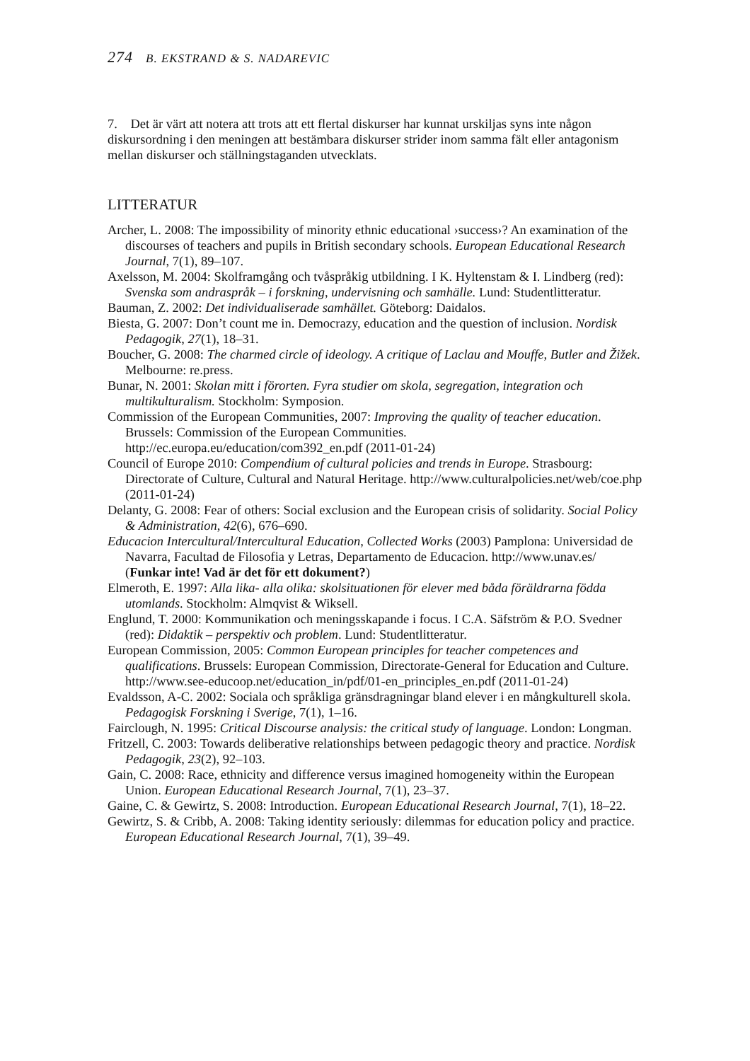274 B. EKSTRAND & S. NADAREVIC
7. Det är värt att notera att trots att ett flertal diskurser har kunnat urskiljas syns inte någon diskursordning i den meningen att bestämbara diskurser strider inom samma fält eller antagonism mellan diskurser och ställningstaganden utvecklats.
LITTERATUR
Archer, L. 2008: The impossibility of minority ethnic educational ›success›? An examination of the discourses of teachers and pupils in British secondary schools. European Educational Research Journal, 7(1), 89–107.
Axelsson, M. 2004: Skolframgång och tvåspråkig utbildning. I K. Hyltenstam & I. Lindberg (red): Svenska som andraspråk – i forskning, undervisning och samhälle. Lund: Studentlitteratur.
Bauman, Z. 2002: Det individualiserade samhället. Göteborg: Daidalos.
Biesta, G. 2007: Don’t count me in. Democrazy, education and the question of inclusion. Nordisk Pedagogik, 27(1), 18–31.
Boucher, G. 2008: The charmed circle of ideology. A critique of Laclau and Mouffe, Butler and Žižek. Melbourne: re.press.
Bunar, N. 2001: Skolan mitt i förorten. Fyra studier om skola, segregation, integration och multikulturalism. Stockholm: Symposion.
Commission of the European Communities, 2007: Improving the quality of teacher education. Brussels: Commission of the European Communities. http://ec.europa.eu/education/com392_en.pdf (2011-01-24)
Council of Europe 2010: Compendium of cultural policies and trends in Europe. Strasbourg: Directorate of Culture, Cultural and Natural Heritage. http://www.culturalpolicies.net/web/coe.php (2011-01-24)
Delanty, G. 2008: Fear of others: Social exclusion and the European crisis of solidarity. Social Policy & Administration, 42(6), 676–690.
Educacion Intercultural/Intercultural Education, Collected Works (2003) Pamplona: Universidad de Navarra, Facultad de Filosofia y Letras, Departamento de Educacion. http://www.unav.es/ (Funkar inte! Vad är det för ett dokument?)
Elmeroth, E. 1997: Alla lika- alla olika: skolsituationen för elever med båda föräldrarna födda utomlands. Stockholm: Almqvist & Wiksell.
Englund, T. 2000: Kommunikation och meningsskapande i focus. I C.A. Säfström & P.O. Svedner (red): Didaktik – perspektiv och problem. Lund: Studentlitteratur.
European Commission, 2005: Common European principles for teacher competences and qualifications. Brussels: European Commission, Directorate-General for Education and Culture. http://www.see-educoop.net/education_in/pdf/01-en_principles_en.pdf (2011-01-24)
Evaldsson, A-C. 2002: Sociala och språkliga gränsdragningar bland elever i en mångkulturell skola. Pedagogisk Forskning i Sverige, 7(1), 1–16.
Fairclough, N. 1995: Critical Discourse analysis: the critical study of language. London: Longman.
Fritzell, C. 2003: Towards deliberative relationships between pedagogic theory and practice. Nordisk Pedagogik, 23(2), 92–103.
Gain, C. 2008: Race, ethnicity and difference versus imagined homogeneity within the European Union. European Educational Research Journal, 7(1), 23–37.
Gaine, C. & Gewirtz, S. 2008: Introduction. European Educational Research Journal, 7(1), 18–22.
Gewirtz, S. & Cribb, A. 2008: Taking identity seriously: dilemmas for education policy and practice. European Educational Research Journal, 7(1), 39–49.